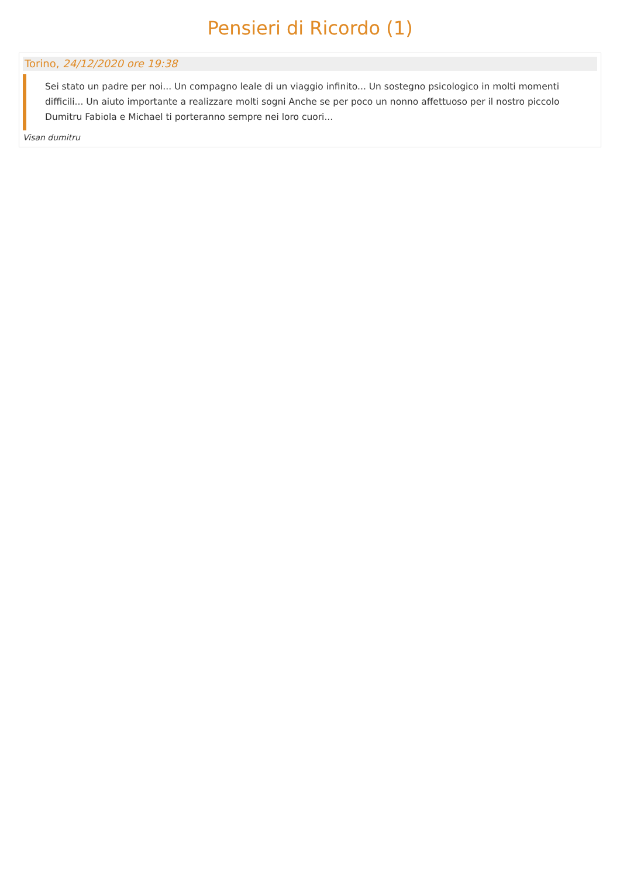Pensieri di Ricordo (1)
Torino, 24/12/2020 ore 19:38
Sei stato un padre per noi... Un compagno leale di un viaggio infinito... Un sostegno psicologico in molti momenti difficili... Un aiuto importante a realizzare molti sogni Anche se per poco un nonno affettuoso per il nostro piccolo Dumitru Fabiola e Michael ti porteranno sempre nei loro cuori...
Visan dumitru